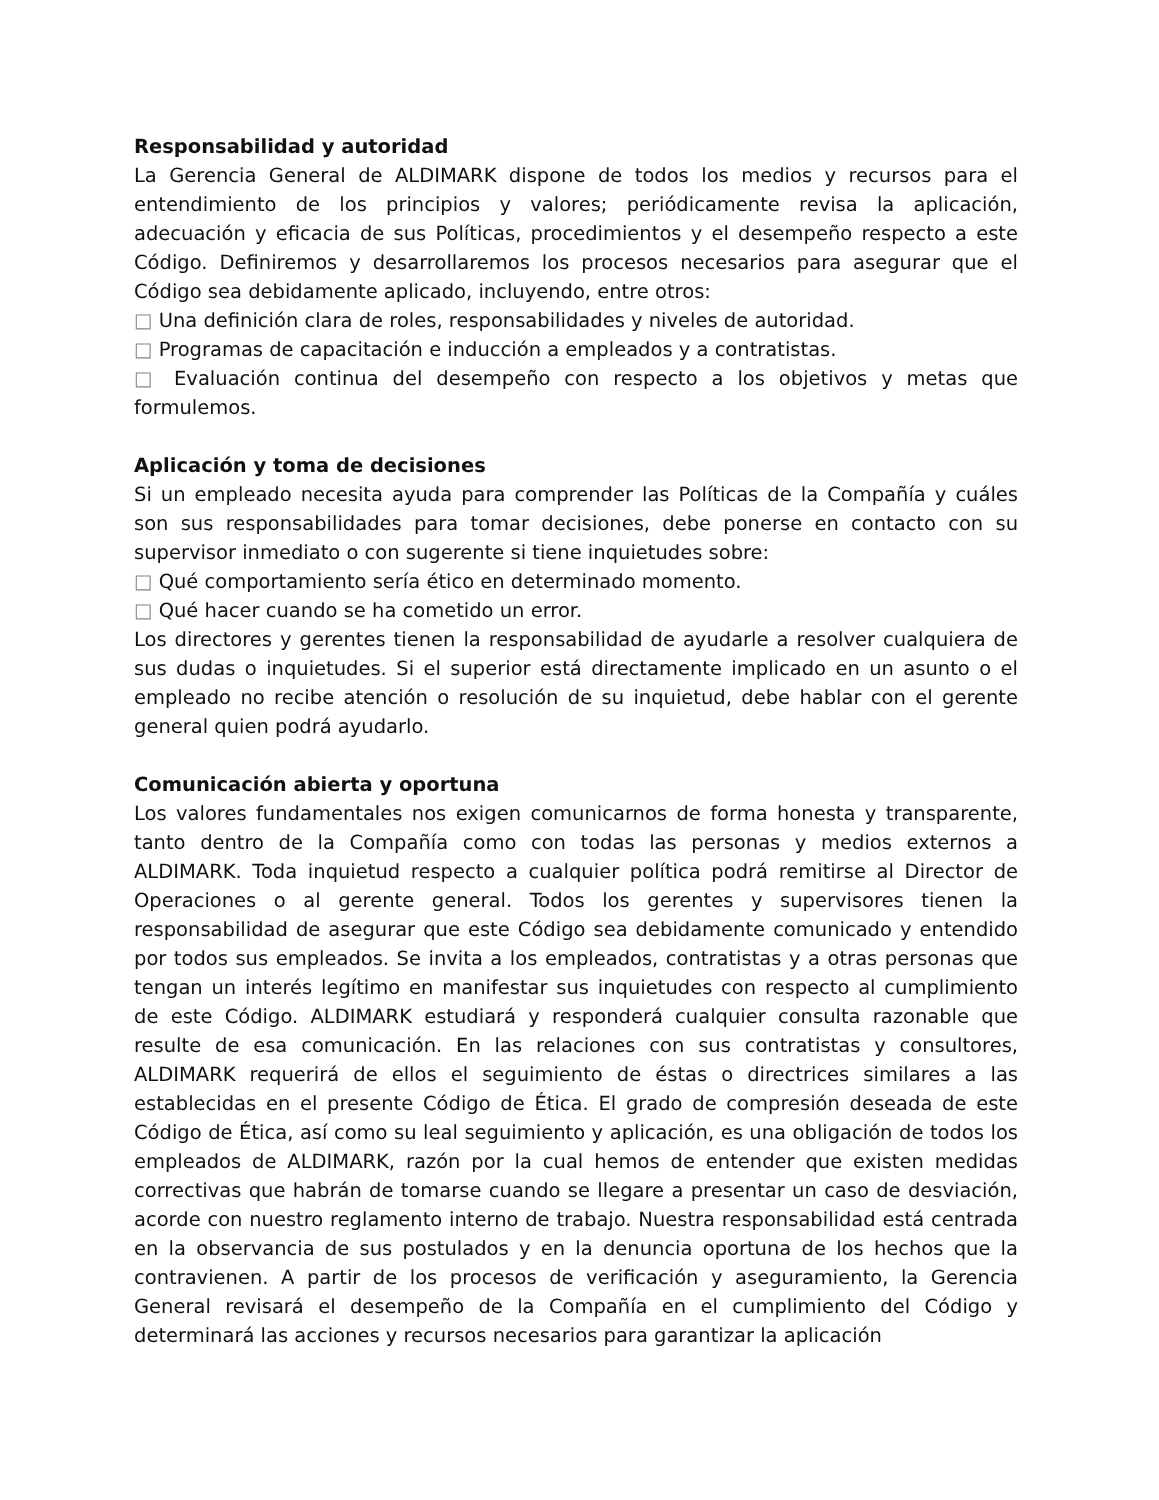Responsabilidad y autoridad
La Gerencia General de ALDIMARK dispone de todos los medios y recursos para el entendimiento de los principios y valores; periódicamente revisa la aplicación, adecuación y eficacia de sus Políticas, procedimientos y el desempeño respecto a este Código. Definiremos y desarrollaremos los procesos necesarios para asegurar que el Código sea debidamente aplicado, incluyendo, entre otros:
□ Una definición clara de roles, responsabilidades y niveles de autoridad.
□ Programas de capacitación e inducción a empleados y a contratistas.
□ Evaluación continua del desempeño con respecto a los objetivos y metas que formulemos.
Aplicación y toma de decisiones
Si un empleado necesita ayuda para comprender las Políticas de la Compañía y cuáles son sus responsabilidades para tomar decisiones, debe ponerse en contacto con su supervisor inmediato o con sugerente si tiene inquietudes sobre:
□ Qué comportamiento sería ético en determinado momento.
□ Qué hacer cuando se ha cometido un error.
Los directores y gerentes tienen la responsabilidad de ayudarle a resolver cualquiera de sus dudas o inquietudes. Si el superior está directamente implicado en un asunto o el empleado no recibe atención o resolución de su inquietud, debe hablar con el gerente general quien podrá ayudarlo.
Comunicación abierta y oportuna
Los valores fundamentales nos exigen comunicarnos de forma honesta y transparente, tanto dentro de la Compañía como con todas las personas y medios externos a ALDIMARK. Toda inquietud respecto a cualquier política podrá remitirse al Director de Operaciones o al gerente general. Todos los gerentes y supervisores tienen la responsabilidad de asegurar que este Código sea debidamente comunicado y entendido por todos sus empleados. Se invita a los empleados, contratistas y a otras personas que tengan un interés legítimo en manifestar sus inquietudes con respecto al cumplimiento de este Código. ALDIMARK estudiará y responderá cualquier consulta razonable que resulte de esa comunicación. En las relaciones con sus contratistas y consultores, ALDIMARK requerirá de ellos el seguimiento de éstas o directrices similares a las establecidas en el presente Código de Ética. El grado de compresión deseada de este Código de Ética, así como su leal seguimiento y aplicación, es una obligación de todos los empleados de ALDIMARK, razón por la cual hemos de entender que existen medidas correctivas que habrán de tomarse cuando se llegare a presentar un caso de desviación, acorde con nuestro reglamento interno de trabajo. Nuestra responsabilidad está centrada en la observancia de sus postulados y en la denuncia oportuna de los hechos que la contravienen. A partir de los procesos de verificación y aseguramiento, la Gerencia General revisará el desempeño de la Compañía en el cumplimiento del Código y determinará las acciones y recursos necesarios para garantizar la aplicación